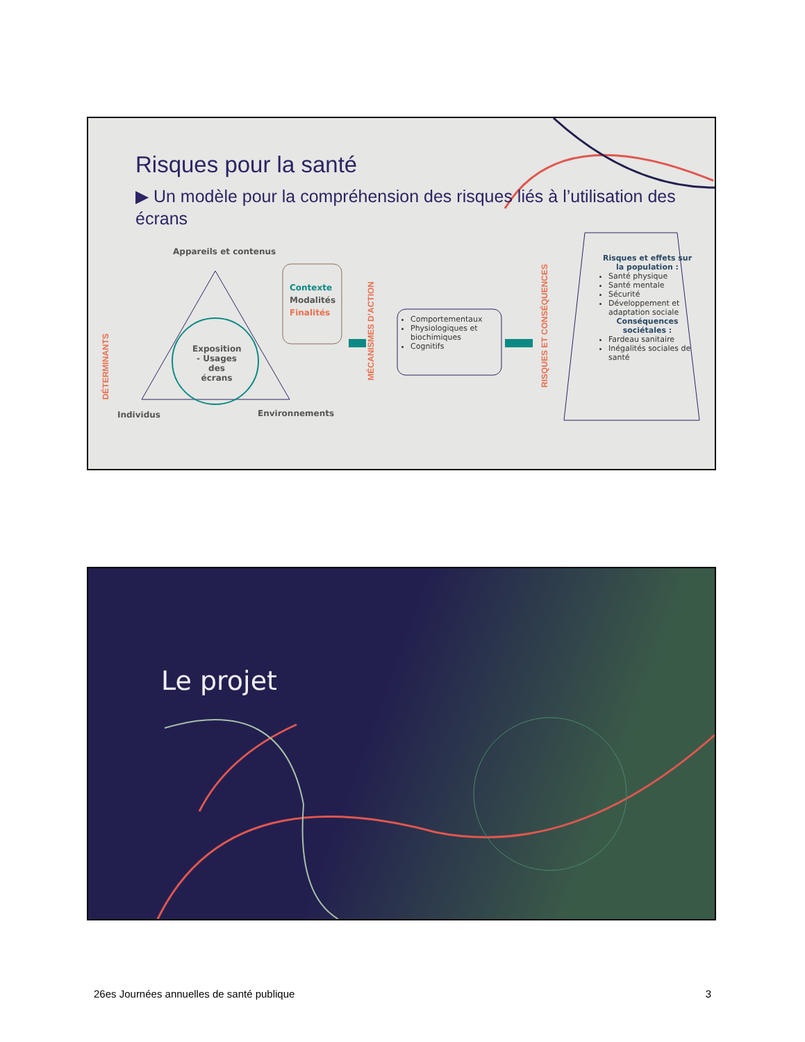Risques pour la santé
▶ Un modèle pour la compréhension des risques liés à l’utilisation des écrans
Appareils et contenus
DÉTERMINANTS
Exposition - Usages des écrans
Individus Environnements
Contexte
Modalités
Finalités
MÉCANISMES D’ACTION
Comportementaux
Physiologiques et biochimiques
Cognitifs
RISQUES ET CONSÉQUENCES
Risques et effets sur la population :
Santé physique
Santé mentale
Sécurité
Développement et adaptation sociale
Conséquences sociétales :
Fardeau sanitaire
Inégalités sociales de santé
Le projet
26es Journées annuelles de santé publique 3